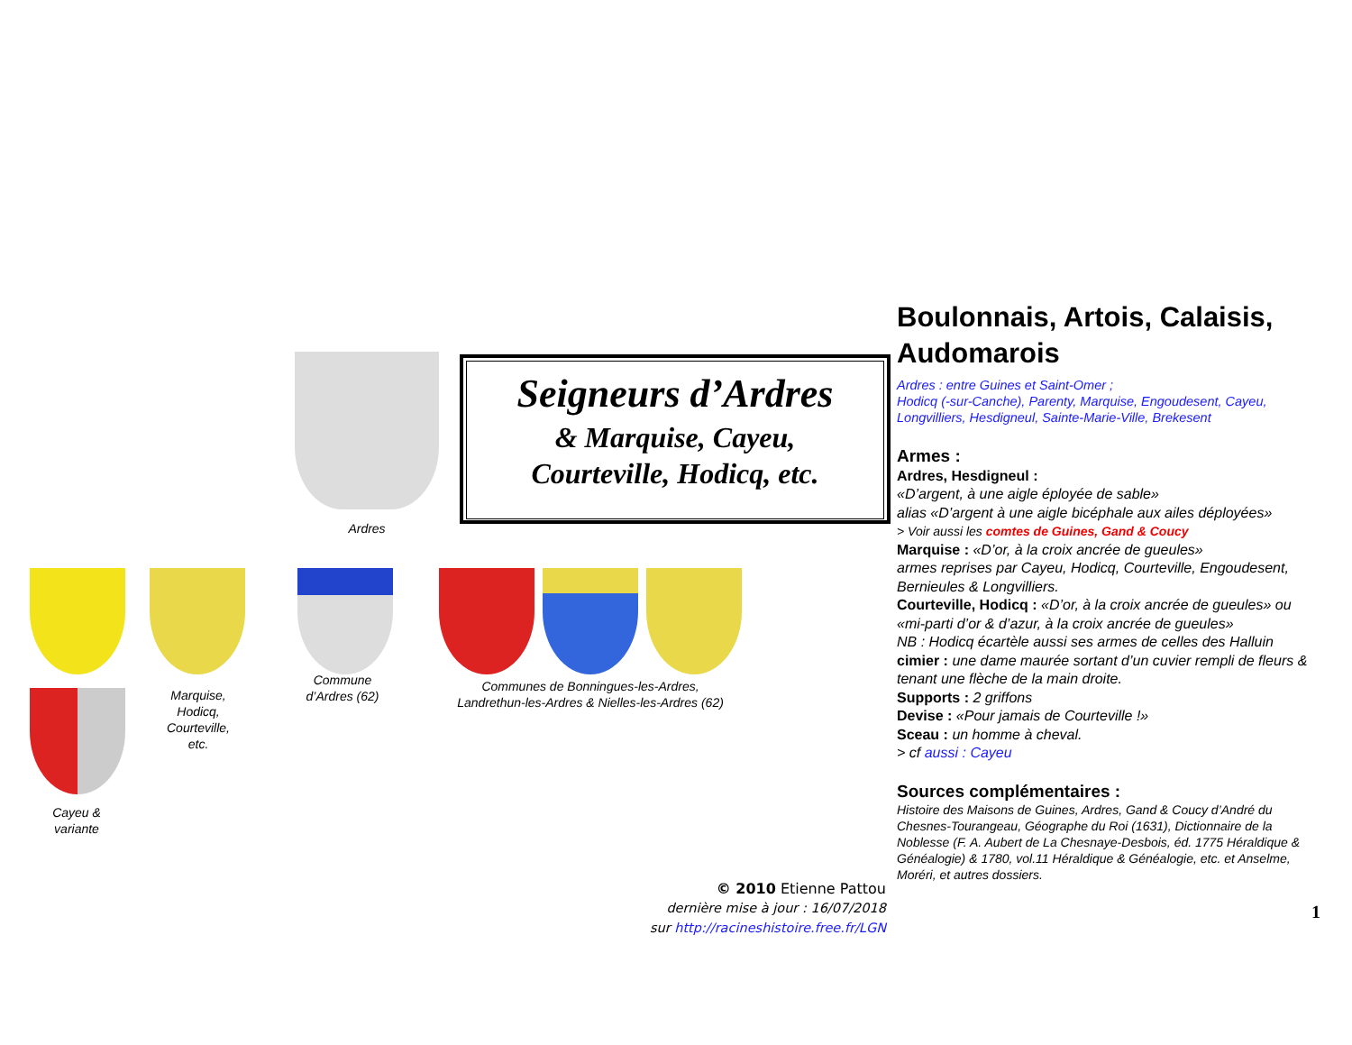Ardres
Seigneurs d’Ardres
& Marquise, Cayeu,
Courteville, Hodicq, etc.
Cayeu &
variante
Marquise,
Hodicq,
Courteville,
etc.
Commune
d’Ardres (62)
Communes de Bonningues-les-Ardres,
Landrethun-les-Ardres & Nielles-les-Ardres (62)
© 2010 Etienne Pattou
dernière mise à jour : 16/07/2018
sur http://racineshistoire.free.fr/LGN
Boulonnais, Artois, Calaisis, Audomarois
Ardres : entre Guines et Saint-Omer ;
Hodicq (-sur-Canche), Parenty, Marquise, Engoudesent, Cayeu, Longvilliers, Hesdigneul, Sainte-Marie-Ville, Brekesent
Armes :
Ardres, Hesdigneul :
«D’argent, à une aigle éployée de sable»
alias «D’argent à une aigle bicéphale aux ailes déployées»
> Voir aussi les comtes de Guines, Gand & Coucy
Marquise : «D’or, à la croix ancrée de gueules»
armes reprises par Cayeu, Hodicq, Courteville, Engoudesent, Bernieules & Longvilliers.
Courteville, Hodicq : «D’or, à la croix ancrée de gueules» ou «mi-parti d’or & d’azur, à la croix ancrée de gueules»
NB : Hodicq écartèle aussi ses armes de celles des Halluin
cimier : une dame maurée sortant d’un cuvier rempli de fleurs & tenant une flèche de la main droite.
Supports : 2 griffons
Devise : «Pour jamais de Courteville !»
Sceau : un homme à cheval.
> cf aussi : Cayeu
Sources complémentaires :
Histoire des Maisons de Guines, Ardres, Gand & Coucy d’André du Chesnes-Tourangeau, Géographe du Roi (1631), Dictionnaire de la Noblesse (F. A. Aubert de La Chesnaye-Desbois, éd. 1775 Héraldique & Généalogie) & 1780, vol.11 Héraldique & Généalogie, etc. et Anselme, Moréri, et autres dossiers.
1